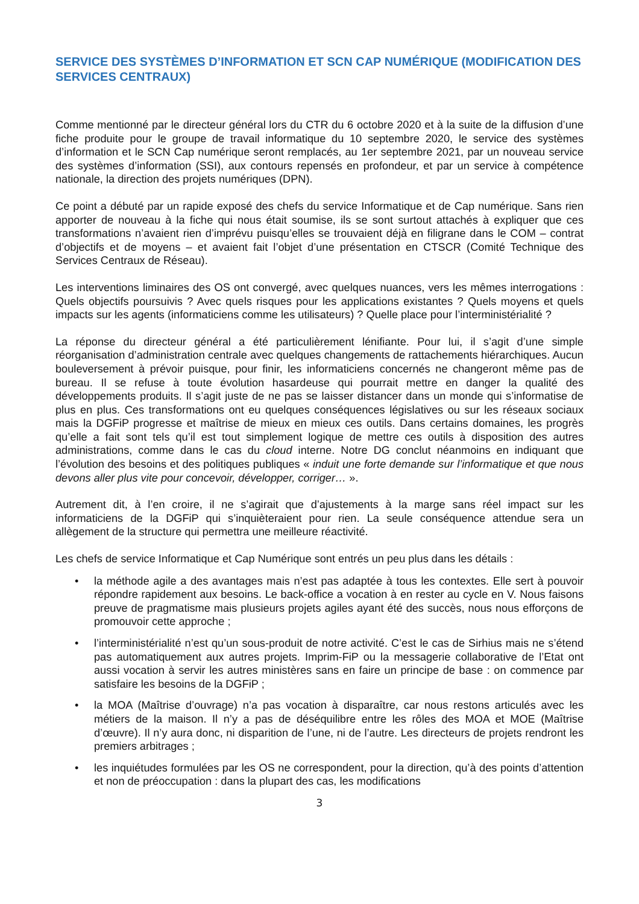SERVICE DES SYSTÈMES D’INFORMATION ET SCN CAP NUMÉRIQUE (MODIFICATION DES SERVICES CENTRAUX)
Comme mentionné par le directeur général lors du CTR du 6 octobre 2020 et à la suite de la diffusion d’une fiche produite pour le groupe de travail informatique du 10 septembre 2020, le service des systèmes d’information et le SCN Cap numérique seront remplacés, au 1er septembre 2021, par un nouveau service des systèmes d’information (SSI), aux contours repensés en profondeur, et par un service à compétence nationale, la direction des projets numériques (DPN).
Ce point a débuté par un rapide exposé des chefs du service Informatique et de Cap numérique. Sans rien apporter de nouveau à la fiche qui nous était soumise, ils se sont surtout attachés à expliquer que ces transformations n’avaient rien d’imprévu puisqu’elles se trouvaient déjà en filigrane dans le COM – contrat d’objectifs et de moyens – et avaient fait l’objet d’une présentation en CTSCR (Comité Technique des Services Centraux de Réseau).
Les interventions liminaires des OS ont convergé, avec quelques nuances, vers les mêmes interrogations : Quels objectifs poursuivis ? Avec quels risques pour les applications existantes ? Quels moyens et quels impacts sur les agents (informaticiens comme les utilisateurs) ? Quelle place pour l’interministérialité ?
La réponse du directeur général a été particulièrement lénifiante. Pour lui, il s’agit d’une simple réorganisation d’administration centrale avec quelques changements de rattachements hiérarchiques. Aucun bouleversement à prévoir puisque, pour finir, les informaticiens concernés ne changeront même pas de bureau. Il se refuse à toute évolution hasardeuse qui pourrait mettre en danger la qualité des développements produits. Il s’agit juste de ne pas se laisser distancer dans un monde qui s’informatise de plus en plus. Ces transformations ont eu quelques conséquences législatives ou sur les réseaux sociaux mais la DGFiP progresse et maîtrise de mieux en mieux ces outils. Dans certains domaines, les progrès qu’elle a fait sont tels qu’il est tout simplement logique de mettre ces outils à disposition des autres administrations, comme dans le cas du cloud interne. Notre DG conclut néanmoins en indiquant que l’évolution des besoins et des politiques publiques « induit une forte demande sur l’informatique et que nous devons aller plus vite pour concevoir, développer, corriger… ».
Autrement dit, à l’en croire, il ne s’agirait que d’ajustements à la marge sans réel impact sur les informaticiens de la DGFiP qui s’inquièteraient pour rien. La seule conséquence attendue sera un allègement de la structure qui permettra une meilleure réactivité.
Les chefs de service Informatique et Cap Numérique sont entrés un peu plus dans les détails :
• la méthode agile a des avantages mais n’est pas adaptée à tous les contextes. Elle sert à pouvoir répondre rapidement aux besoins. Le back-office a vocation à en rester au cycle en V. Nous faisons preuve de pragmatisme mais plusieurs projets agiles ayant été des succès, nous nous efforçons de promouvoir cette approche ;
• l’interministérialité n’est qu’un sous-produit de notre activité. C’est le cas de Sirhius mais ne s’étend pas automatiquement aux autres projets. Imprim-FiP ou la messagerie collaborative de l’Etat ont aussi vocation à servir les autres ministères sans en faire un principe de base : on commence par satisfaire les besoins de la DGFiP ;
• la MOA (Maîtrise d’ouvrage) n’a pas vocation à disparaître, car nous restons articulés avec les métiers de la maison. Il n’y a pas de déséquilibre entre les rôles des MOA et MOE (Maîtrise d’œuvre). Il n’y aura donc, ni disparition de l’une, ni de l’autre. Les directeurs de projets rendront les premiers arbitrages ;
• les inquiétudes formulées par les OS ne correspondent, pour la direction, qu’à des points d’attention et non de préoccupation : dans la plupart des cas, les modifications
3